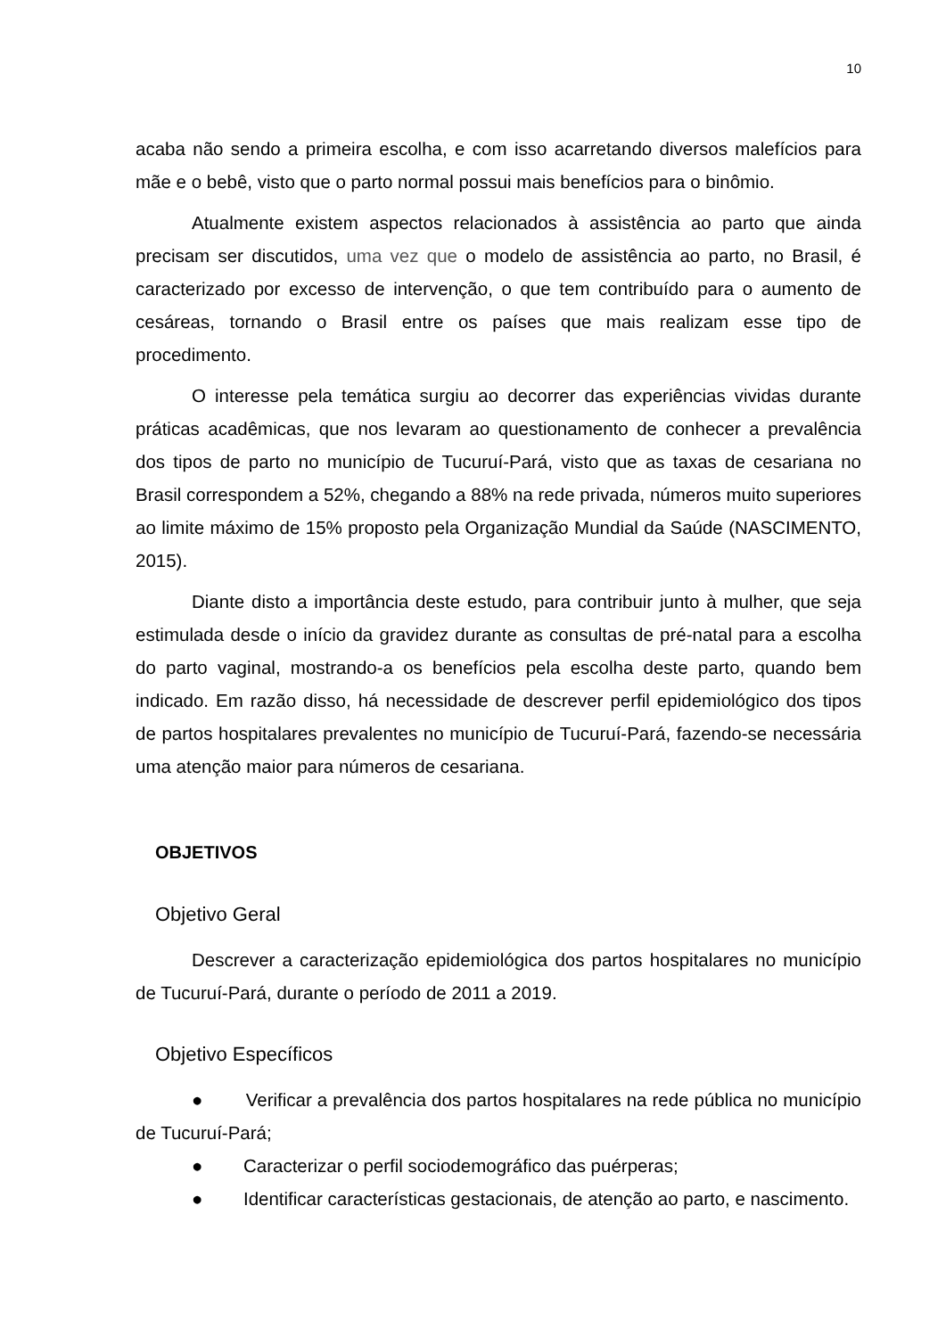10
acaba não sendo a primeira escolha, e com isso acarretando diversos malefícios para mãe e o bebê, visto que o parto normal possui mais benefícios para o binômio.
Atualmente existem aspectos relacionados à assistência ao parto que ainda precisam ser discutidos, uma vez que o modelo de assistência ao parto, no Brasil, é caracterizado por excesso de intervenção, o que tem contribuído para o aumento de cesáreas, tornando o Brasil entre os países que mais realizam esse tipo de procedimento.
O interesse pela temática surgiu ao decorrer das experiências vividas durante práticas acadêmicas, que nos levaram ao questionamento de conhecer a prevalência dos tipos de parto no município de Tucuruí-Pará, visto que as taxas de cesariana no Brasil correspondem a 52%, chegando a 88% na rede privada, números muito superiores ao limite máximo de 15% proposto pela Organização Mundial da Saúde (NASCIMENTO, 2015).
Diante disto a importância deste estudo, para contribuir junto à mulher, que seja estimulada desde o início da gravidez durante as consultas de pré-natal para a escolha do parto vaginal, mostrando-a os benefícios pela escolha deste parto, quando bem indicado. Em razão disso, há necessidade de descrever perfil epidemiológico dos tipos de partos hospitalares prevalentes no município de Tucuruí-Pará, fazendo-se necessária uma atenção maior para números de cesariana.
OBJETIVOS
Objetivo Geral
Descrever a caracterização epidemiológica dos partos hospitalares no município de Tucuruí-Pará, durante o período de 2011 a 2019.
Objetivo Específicos
● Verificar a prevalência dos partos hospitalares na rede pública no município de Tucuruí-Pará;
● Caracterizar o perfil sociodemográfico das puérperas;
● Identificar características gestacionais, de atenção ao parto, e nascimento.